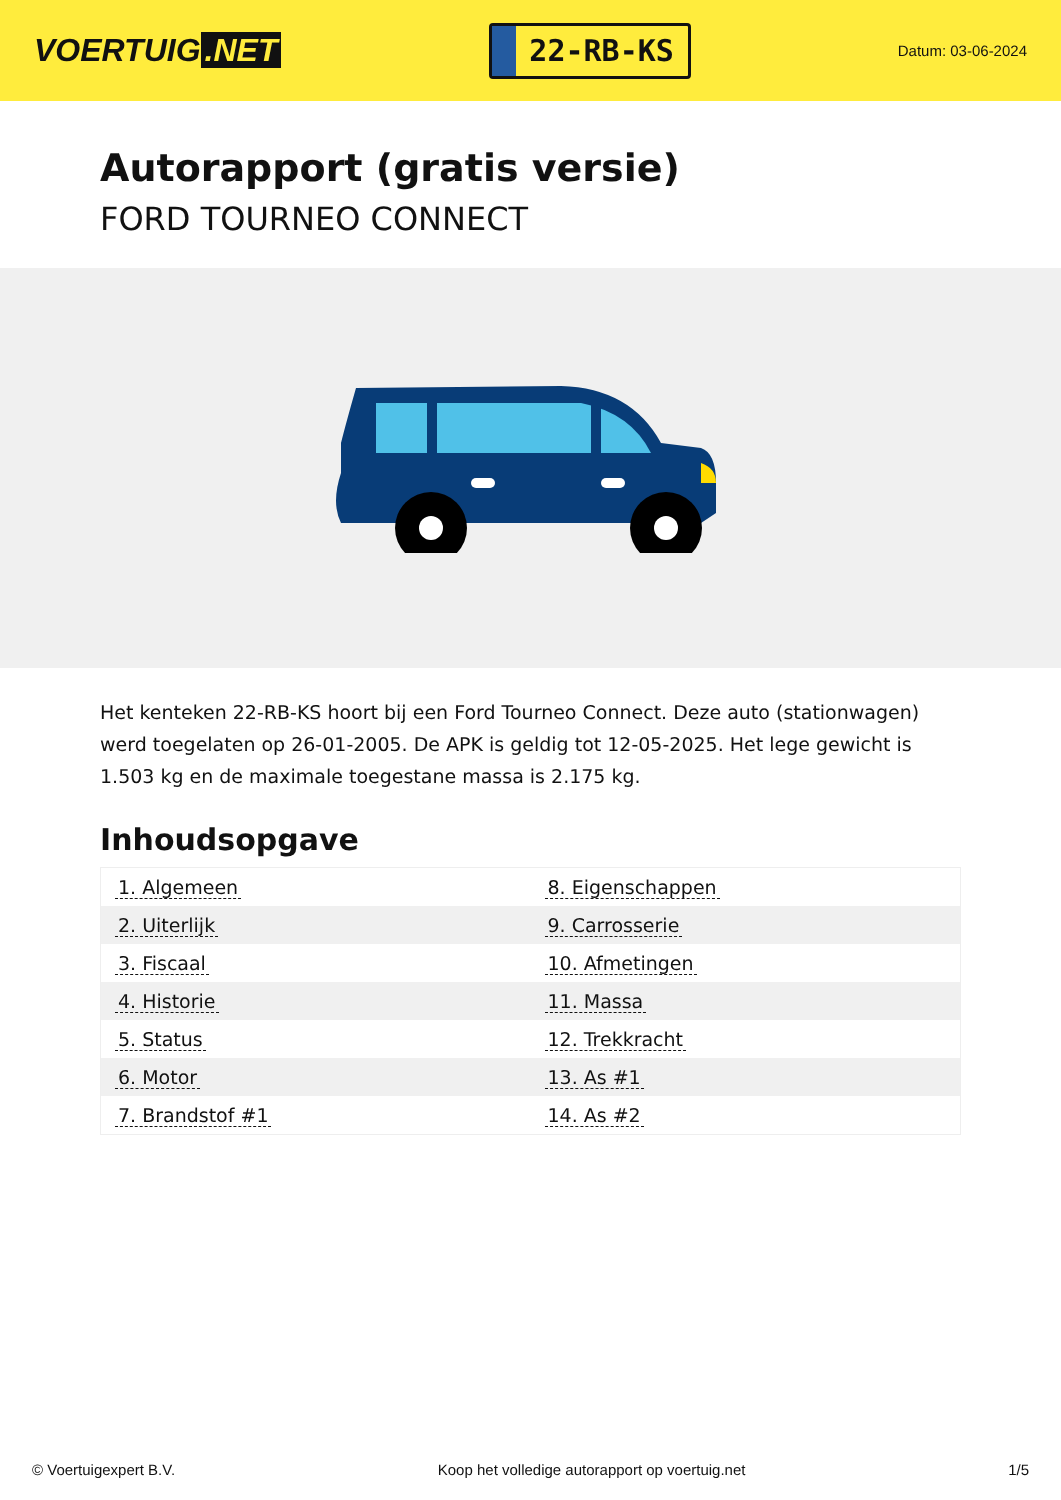VOERTUIG.NET
22-RB-KS
Datum: 03-06-2024
Autorapport (gratis versie)
FORD TOURNEO CONNECT
Het kenteken 22-RB-KS hoort bij een Ford Tourneo Connect. Deze auto (stationwagen) werd toegelaten op 26-01-2005. De APK is geldig tot 12-05-2025. Het lege gewicht is 1.503 kg en de maximale toegestane massa is 2.175 kg.
Inhoudsopgave
| 1. Algemeen | 8. Eigenschappen |
| 2. Uiterlijk | 9. Carrosserie |
| 3. Fiscaal | 10. Afmetingen |
| 4. Historie | 11. Massa |
| 5. Status | 12. Trekkracht |
| 6. Motor | 13. As #1 |
| 7. Brandstof #1 | 14. As #2 |
© Voertuigexpert B.V. Koop het volledige autorapport op voertuig.net 1/5